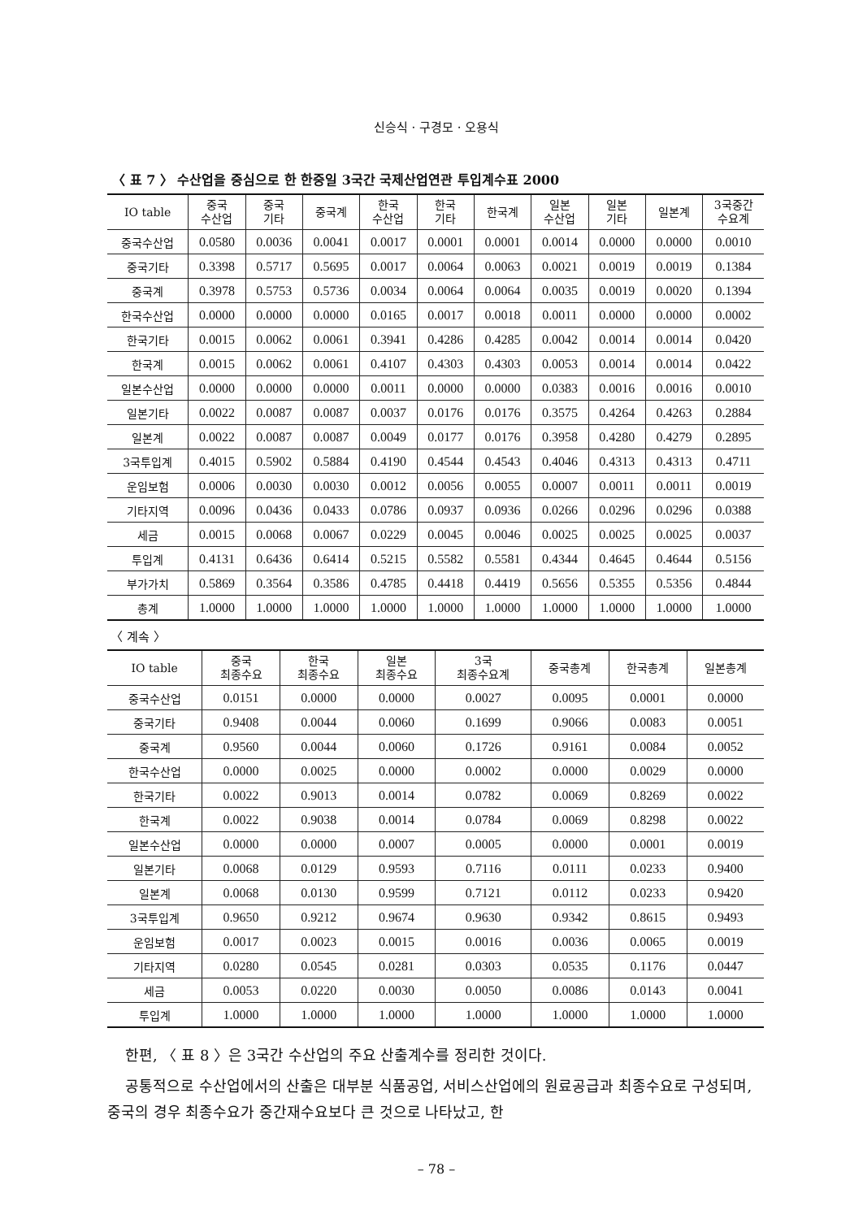신승식 · 구경모 · 오용식
〈 표 7 〉 수산업을 중심으로 한 한중일 3국간 국제산업연관 투입계수표 2000
| IO table | 중국 수산업 | 중국 기타 | 중국계 | 한국 수산업 | 한국 기타 | 한국계 | 일본 수산업 | 일본 기타 | 일본계 | 3국중간 수요계 |
| --- | --- | --- | --- | --- | --- | --- | --- | --- | --- | --- |
| 중국수산업 | 0.0580 | 0.0036 | 0.0041 | 0.0017 | 0.0001 | 0.0001 | 0.0014 | 0.0000 | 0.0000 | 0.0010 |
| 중국기타 | 0.3398 | 0.5717 | 0.5695 | 0.0017 | 0.0064 | 0.0063 | 0.0021 | 0.0019 | 0.0019 | 0.1384 |
| 중국계 | 0.3978 | 0.5753 | 0.5736 | 0.0034 | 0.0064 | 0.0064 | 0.0035 | 0.0019 | 0.0020 | 0.1394 |
| 한국수산업 | 0.0000 | 0.0000 | 0.0000 | 0.0165 | 0.0017 | 0.0018 | 0.0011 | 0.0000 | 0.0000 | 0.0002 |
| 한국기타 | 0.0015 | 0.0062 | 0.0061 | 0.3941 | 0.4286 | 0.4285 | 0.0042 | 0.0014 | 0.0014 | 0.0420 |
| 한국계 | 0.0015 | 0.0062 | 0.0061 | 0.4107 | 0.4303 | 0.4303 | 0.0053 | 0.0014 | 0.0014 | 0.0422 |
| 일본수산업 | 0.0000 | 0.0000 | 0.0000 | 0.0011 | 0.0000 | 0.0000 | 0.0383 | 0.0016 | 0.0016 | 0.0010 |
| 일본기타 | 0.0022 | 0.0087 | 0.0087 | 0.0037 | 0.0176 | 0.0176 | 0.3575 | 0.4264 | 0.4263 | 0.2884 |
| 일본계 | 0.0022 | 0.0087 | 0.0087 | 0.0049 | 0.0177 | 0.0176 | 0.3958 | 0.4280 | 0.4279 | 0.2895 |
| 3국투입계 | 0.4015 | 0.5902 | 0.5884 | 0.4190 | 0.4544 | 0.4543 | 0.4046 | 0.4313 | 0.4313 | 0.4711 |
| 운임보험 | 0.0006 | 0.0030 | 0.0030 | 0.0012 | 0.0056 | 0.0055 | 0.0007 | 0.0011 | 0.0011 | 0.0019 |
| 기타지역 | 0.0096 | 0.0436 | 0.0433 | 0.0786 | 0.0937 | 0.0936 | 0.0266 | 0.0296 | 0.0296 | 0.0388 |
| 세금 | 0.0015 | 0.0068 | 0.0067 | 0.0229 | 0.0045 | 0.0046 | 0.0025 | 0.0025 | 0.0025 | 0.0037 |
| 투입계 | 0.4131 | 0.6436 | 0.6414 | 0.5215 | 0.5582 | 0.5581 | 0.4344 | 0.4645 | 0.4644 | 0.5156 |
| 부가가치 | 0.5869 | 0.3564 | 0.3586 | 0.4785 | 0.4418 | 0.4419 | 0.5656 | 0.5355 | 0.5356 | 0.4844 |
| 총계 | 1.0000 | 1.0000 | 1.0000 | 1.0000 | 1.0000 | 1.0000 | 1.0000 | 1.0000 | 1.0000 | 1.0000 |
〈 계속 〉
| IO table | 중국 최종수요 | 한국 최종수요 | 일본 최종수요 | 3국 최종수요계 | 중국총계 | 한국총계 | 일본총계 |
| --- | --- | --- | --- | --- | --- | --- | --- |
| 중국수산업 | 0.0151 | 0.0000 | 0.0000 | 0.0027 | 0.0095 | 0.0001 | 0.0000 |
| 중국기타 | 0.9408 | 0.0044 | 0.0060 | 0.1699 | 0.9066 | 0.0083 | 0.0051 |
| 중국계 | 0.9560 | 0.0044 | 0.0060 | 0.1726 | 0.9161 | 0.0084 | 0.0052 |
| 한국수산업 | 0.0000 | 0.0025 | 0.0000 | 0.0002 | 0.0000 | 0.0029 | 0.0000 |
| 한국기타 | 0.0022 | 0.9013 | 0.0014 | 0.0782 | 0.0069 | 0.8269 | 0.0022 |
| 한국계 | 0.0022 | 0.9038 | 0.0014 | 0.0784 | 0.0069 | 0.8298 | 0.0022 |
| 일본수산업 | 0.0000 | 0.0000 | 0.0007 | 0.0005 | 0.0000 | 0.0001 | 0.0019 |
| 일본기타 | 0.0068 | 0.0129 | 0.9593 | 0.7116 | 0.0111 | 0.0233 | 0.9400 |
| 일본계 | 0.0068 | 0.0130 | 0.9599 | 0.7121 | 0.0112 | 0.0233 | 0.9420 |
| 3국투입계 | 0.9650 | 0.9212 | 0.9674 | 0.9630 | 0.9342 | 0.8615 | 0.9493 |
| 운임보험 | 0.0017 | 0.0023 | 0.0015 | 0.0016 | 0.0036 | 0.0065 | 0.0019 |
| 기타지역 | 0.0280 | 0.0545 | 0.0281 | 0.0303 | 0.0535 | 0.1176 | 0.0447 |
| 세금 | 0.0053 | 0.0220 | 0.0030 | 0.0050 | 0.0086 | 0.0143 | 0.0041 |
| 투입계 | 1.0000 | 1.0000 | 1.0000 | 1.0000 | 1.0000 | 1.0000 | 1.0000 |
한편, 〈 표 8 〉은 3국간 수산업의 주요 산출계수를 정리한 것이다.
공통적으로 수산업에서의 산출은 대부분 식품공업, 서비스산업에의 원료공급과 최종수요로 구성되며, 중국의 경우 최종수요가 중간재수요보다 큰 것으로 나타났고, 한
– 78 –